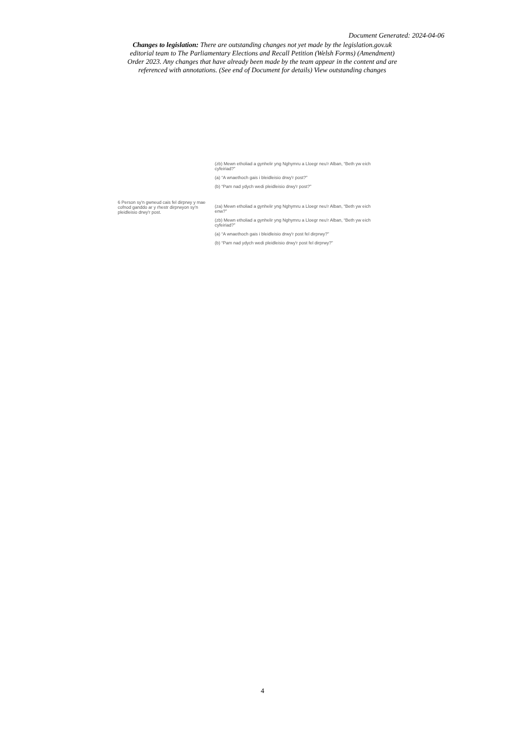Document Generated: 2024-04-06
Changes to legislation: There are outstanding changes not yet made by the legislation.gov.uk editorial team to The Parliamentary Elections and Recall Petition (Welsh Forms) (Amendment) Order 2023. Any changes that have already been made by the team appear in the content and are referenced with annotations. (See end of Document for details) View outstanding changes
| | (zb) Mewn etholiad a gynhelir yng Nghymru a Lloegr neu'r Alban, “Beth yw eich cyfeiriad?” (a) “A wnaethoch gais i bleidleisio drwy'r post?” (b) “Pam nad ydych wedi pleidleisio drwy'r post?” |
| 6 Person sy'n gwneud cais fel dirprwy y mae cofnod ganddo ar y rhestr dirprwyon sy'n pleidleisio drwy'r post. | (za) Mewn etholiad a gynhelir yng Nghymru a Lloegr neu'r Alban, “Beth yw eich enw?” (zb) Mewn etholiad a gynhelir yng Nghymru a Lloegr neu'r Alban, “Beth yw eich cyfeiriad?” (a) “A wnaethoch gais i bleidleisio drwy'r post fel dirprwy?” (b) “Pam nad ydych wedi pleidleisio drwy'r post fel dirprwy?” |
4